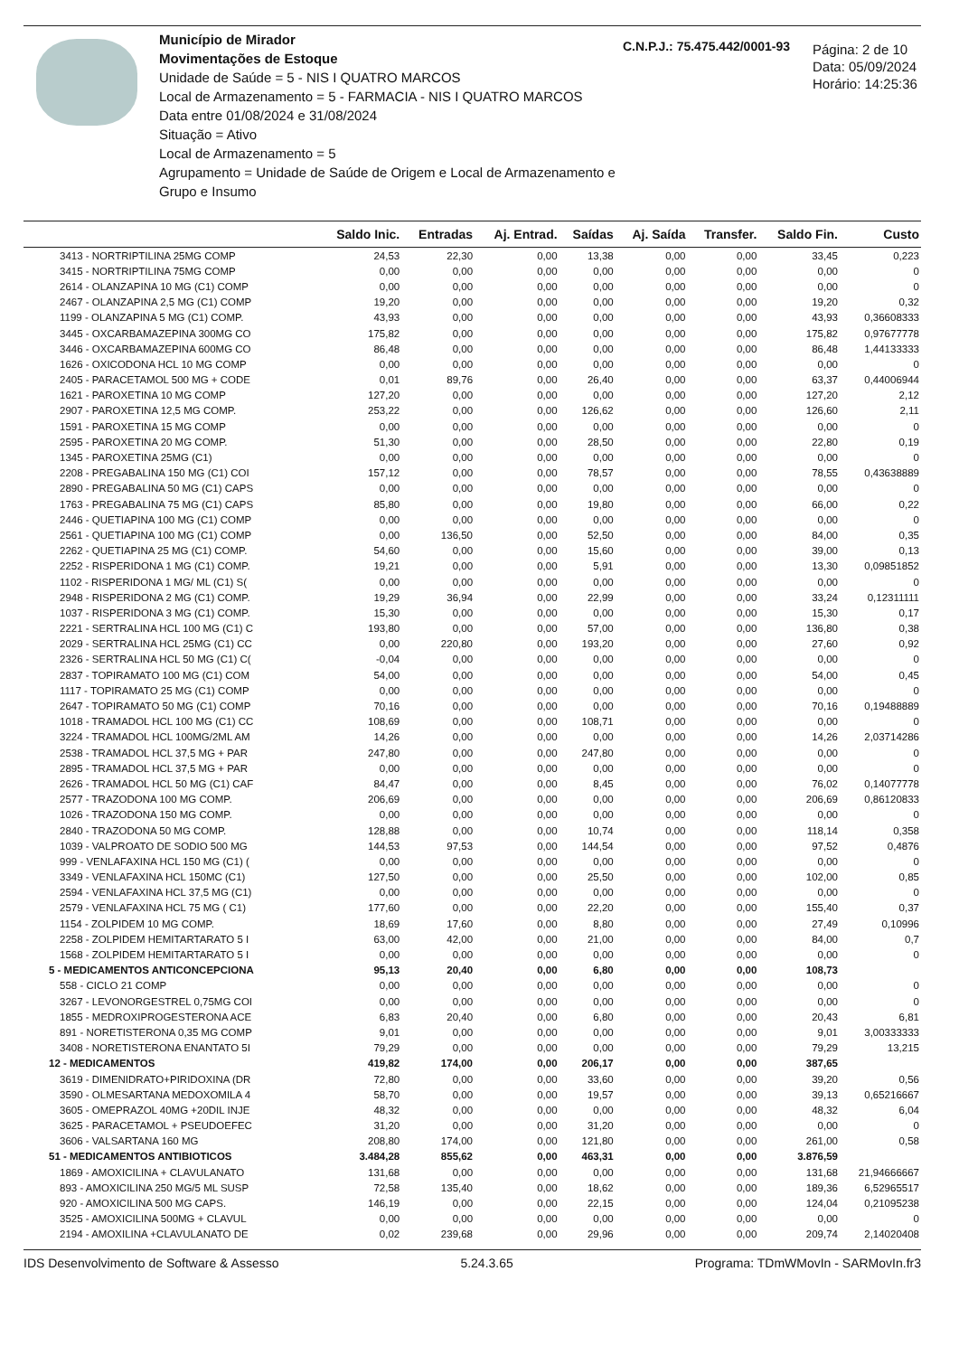Município de Mirador
Movimentações de Estoque
Unidade de Saúde = 5 - NIS I QUATRO MARCOS
Local de Armazenamento = 5 - FARMACIA - NIS I QUATRO MARCOS
Data entre 01/08/2024 e 31/08/2024
Situação = Ativo
Local de Armazenamento = 5
Agrupamento = Unidade de Saúde de Origem e Local de Armazenamento e Grupo e Insumo
C.N.P.J.: 75.475.442/0001-93
Página: 2 de 10
Data: 05/09/2024
Horário: 14:25:36
| | Saldo Inic. | Entradas | Aj. Entrad. | Saídas | Aj. Saída | Transfer. | Saldo Fin. | Custo |
| --- | --- | --- | --- | --- | --- | --- | --- | --- |
| 3413 - NORTRIPTILINA 25MG COMP | 24,53 | 22,30 | 0,00 | 13,38 | 0,00 | 0,00 | 33,45 | 0,223 |
| 3415 - NORTRIPTILINA 75MG COMP | 0,00 | 0,00 | 0,00 | 0,00 | 0,00 | 0,00 | 0,00 | 0 |
| 2614 - OLANZAPINA 10 MG (C1) COMP | 0,00 | 0,00 | 0,00 | 0,00 | 0,00 | 0,00 | 0,00 | 0 |
| 2467 - OLANZAPINA 2,5 MG (C1) COMP | 19,20 | 0,00 | 0,00 | 0,00 | 0,00 | 0,00 | 19,20 | 0,32 |
| 1199 - OLANZAPINA 5 MG (C1) COMP. | 43,93 | 0,00 | 0,00 | 0,00 | 0,00 | 0,00 | 43,93 | 0,36608333 |
| 3445 - OXCARBAMAZEPINA 300MG CO | 175,82 | 0,00 | 0,00 | 0,00 | 0,00 | 0,00 | 175,82 | 0,97677778 |
| 3446 - OXCARBAMAZEPINA 600MG CO | 86,48 | 0,00 | 0,00 | 0,00 | 0,00 | 0,00 | 86,48 | 1,44133333 |
| 1626 - OXICODONA HCL 10 MG COMP | 0,00 | 0,00 | 0,00 | 0,00 | 0,00 | 0,00 | 0,00 | 0 |
| 2405 - PARACETAMOL 500 MG + CODE | 0,01 | 89,76 | 0,00 | 26,40 | 0,00 | 0,00 | 63,37 | 0,44006944 |
| 1621 - PAROXETINA 10 MG COMP | 127,20 | 0,00 | 0,00 | 0,00 | 0,00 | 0,00 | 127,20 | 2,12 |
| 2907 - PAROXETINA 12,5 MG COMP. | 253,22 | 0,00 | 0,00 | 126,62 | 0,00 | 0,00 | 126,60 | 2,11 |
| 1591 - PAROXETINA 15 MG COMP | 0,00 | 0,00 | 0,00 | 0,00 | 0,00 | 0,00 | 0,00 | 0 |
| 2595 - PAROXETINA 20 MG COMP. | 51,30 | 0,00 | 0,00 | 28,50 | 0,00 | 0,00 | 22,80 | 0,19 |
| 1345 - PAROXETINA 25MG (C1) | 0,00 | 0,00 | 0,00 | 0,00 | 0,00 | 0,00 | 0,00 | 0 |
| 2208 - PREGABALINA 150 MG (C1) COI | 157,12 | 0,00 | 0,00 | 78,57 | 0,00 | 0,00 | 78,55 | 0,43638889 |
| 2890 - PREGABALINA 50 MG (C1) CAPS | 0,00 | 0,00 | 0,00 | 0,00 | 0,00 | 0,00 | 0,00 | 0 |
| 1763 - PREGABALINA 75 MG (C1) CAPS | 85,80 | 0,00 | 0,00 | 19,80 | 0,00 | 0,00 | 66,00 | 0,22 |
| 2446 - QUETIAPINA 100 MG (C1) COMP | 0,00 | 0,00 | 0,00 | 0,00 | 0,00 | 0,00 | 0,00 | 0 |
| 2561 - QUETIAPINA 100 MG (C1) COMP | 0,00 | 136,50 | 0,00 | 52,50 | 0,00 | 0,00 | 84,00 | 0,35 |
| 2262 - QUETIAPINA 25 MG (C1) COMP. | 54,60 | 0,00 | 0,00 | 15,60 | 0,00 | 0,00 | 39,00 | 0,13 |
| 2252 - RISPERIDONA 1 MG (C1) COMP. | 19,21 | 0,00 | 0,00 | 5,91 | 0,00 | 0,00 | 13,30 | 0,09851852 |
| 1102 - RISPERIDONA 1 MG/ ML (C1) S( | 0,00 | 0,00 | 0,00 | 0,00 | 0,00 | 0,00 | 0,00 | 0 |
| 2948 - RISPERIDONA 2 MG (C1) COMP. | 19,29 | 36,94 | 0,00 | 22,99 | 0,00 | 0,00 | 33,24 | 0,12311111 |
| 1037 - RISPERIDONA 3 MG (C1) COMP. | 15,30 | 0,00 | 0,00 | 0,00 | 0,00 | 0,00 | 15,30 | 0,17 |
| 2221 - SERTRALINA HCL 100 MG (C1) C | 193,80 | 0,00 | 0,00 | 57,00 | 0,00 | 0,00 | 136,80 | 0,38 |
| 2029 - SERTRALINA HCL 25MG (C1) CC | 0,00 | 220,80 | 0,00 | 193,20 | 0,00 | 0,00 | 27,60 | 0,92 |
| 2326 - SERTRALINA HCL 50 MG (C1) C( | -0,04 | 0,00 | 0,00 | 0,00 | 0,00 | 0,00 | 0,00 | 0 |
| 2837 - TOPIRAMATO 100 MG (C1) COM | 54,00 | 0,00 | 0,00 | 0,00 | 0,00 | 0,00 | 54,00 | 0,45 |
| 1117 - TOPIRAMATO 25 MG (C1) COMP | 0,00 | 0,00 | 0,00 | 0,00 | 0,00 | 0,00 | 0,00 | 0 |
| 2647 - TOPIRAMATO 50 MG (C1) COMP | 70,16 | 0,00 | 0,00 | 0,00 | 0,00 | 0,00 | 70,16 | 0,19488889 |
| 1018 - TRAMADOL HCL 100 MG (C1) CC | 108,69 | 0,00 | 0,00 | 108,71 | 0,00 | 0,00 | 0,00 | 0 |
| 3224 - TRAMADOL HCL 100MG/2ML AM | 14,26 | 0,00 | 0,00 | 0,00 | 0,00 | 0,00 | 14,26 | 2,03714286 |
| 2538 - TRAMADOL HCL 37,5 MG + PAR | 247,80 | 0,00 | 0,00 | 247,80 | 0,00 | 0,00 | 0,00 | 0 |
| 2895 - TRAMADOL HCL 37,5 MG + PAR | 0,00 | 0,00 | 0,00 | 0,00 | 0,00 | 0,00 | 0,00 | 0 |
| 2626 - TRAMADOL HCL 50 MG (C1) CAF | 84,47 | 0,00 | 0,00 | 8,45 | 0,00 | 0,00 | 76,02 | 0,14077778 |
| 2577 - TRAZODONA 100 MG COMP. | 206,69 | 0,00 | 0,00 | 0,00 | 0,00 | 0,00 | 206,69 | 0,86120833 |
| 1026 - TRAZODONA 150 MG COMP. | 0,00 | 0,00 | 0,00 | 0,00 | 0,00 | 0,00 | 0,00 | 0 |
| 2840 - TRAZODONA 50 MG COMP. | 128,88 | 0,00 | 0,00 | 10,74 | 0,00 | 0,00 | 118,14 | 0,358 |
| 1039 - VALPROATO DE SODIO 500 MG | 144,53 | 97,53 | 0,00 | 144,54 | 0,00 | 0,00 | 97,52 | 0,4876 |
| 999 - VENLAFAXINA HCL 150 MG (C1) ( | 0,00 | 0,00 | 0,00 | 0,00 | 0,00 | 0,00 | 0,00 | 0 |
| 3349 - VENLAFAXINA HCL 150MC (C1) | 127,50 | 0,00 | 0,00 | 25,50 | 0,00 | 0,00 | 102,00 | 0,85 |
| 2594 - VENLAFAXINA HCL 37,5 MG (C1) | 0,00 | 0,00 | 0,00 | 0,00 | 0,00 | 0,00 | 0,00 | 0 |
| 2579 - VENLAFAXINA HCL 75 MG ( C1) | 177,60 | 0,00 | 0,00 | 22,20 | 0,00 | 0,00 | 155,40 | 0,37 |
| 1154 - ZOLPIDEM 10 MG COMP. | 18,69 | 17,60 | 0,00 | 8,80 | 0,00 | 0,00 | 27,49 | 0,10996 |
| 2258 - ZOLPIDEM HEMITARTARATO 5 I | 63,00 | 42,00 | 0,00 | 21,00 | 0,00 | 0,00 | 84,00 | 0,7 |
| 1568 - ZOLPIDEM HEMITARTARATO 5 I | 0,00 | 0,00 | 0,00 | 0,00 | 0,00 | 0,00 | 0,00 | 0 |
| 5 - MEDICAMENTOS ANTICONCEPCIONA | 95,13 | 20,40 | 0,00 | 6,80 | 0,00 | 0,00 | 108,73 | |
| 558 - CICLO 21 COMP | 0,00 | 0,00 | 0,00 | 0,00 | 0,00 | 0,00 | 0,00 | 0 |
| 3267 - LEVONORGESTREL 0,75MG COI | 0,00 | 0,00 | 0,00 | 0,00 | 0,00 | 0,00 | 0,00 | 0 |
| 1855 - MEDROXIPROGESTERONA ACE | 6,83 | 20,40 | 0,00 | 6,80 | 0,00 | 0,00 | 20,43 | 6,81 |
| 891 - NORETISTERONA 0,35 MG COMP | 9,01 | 0,00 | 0,00 | 0,00 | 0,00 | 0,00 | 9,01 | 3,00333333 |
| 3408 - NORETISTERONA ENANTATO 5I | 79,29 | 0,00 | 0,00 | 0,00 | 0,00 | 0,00 | 79,29 | 13,215 |
| 12 - MEDICAMENTOS | 419,82 | 174,00 | 0,00 | 206,17 | 0,00 | 0,00 | 387,65 | |
| 3619 - DIMENIDRATO+PIRIDOXINA (DR | 72,80 | 0,00 | 0,00 | 33,60 | 0,00 | 0,00 | 39,20 | 0,56 |
| 3590 - OLMESARTANA MEDOXOMILA 4 | 58,70 | 0,00 | 0,00 | 19,57 | 0,00 | 0,00 | 39,13 | 0,65216667 |
| 3605 - OMEPRAZOL 40MG +20DIL INJE | 48,32 | 0,00 | 0,00 | 0,00 | 0,00 | 0,00 | 48,32 | 6,04 |
| 3625 - PARACETAMOL + PSEUDOEFEC | 31,20 | 0,00 | 0,00 | 31,20 | 0,00 | 0,00 | 0,00 | 0 |
| 3606 - VALSARTANA 160 MG | 208,80 | 174,00 | 0,00 | 121,80 | 0,00 | 0,00 | 261,00 | 0,58 |
| 51 - MEDICAMENTOS ANTIBIOTICOS | 3.484,28 | 855,62 | 0,00 | 463,31 | 0,00 | 0,00 | 3.876,59 | |
| 1869 - AMOXICILINA + CLAVULANATO | 131,68 | 0,00 | 0,00 | 0,00 | 0,00 | 0,00 | 131,68 | 21,94666667 |
| 893 - AMOXICILINA 250 MG/5 ML SUSP | 72,58 | 135,40 | 0,00 | 18,62 | 0,00 | 0,00 | 189,36 | 6,52965517 |
| 920 - AMOXICILINA 500 MG CAPS. | 146,19 | 0,00 | 0,00 | 22,15 | 0,00 | 0,00 | 124,04 | 0,21095238 |
| 3525 - AMOXICILINA 500MG + CLAVUL | 0,00 | 0,00 | 0,00 | 0,00 | 0,00 | 0,00 | 0,00 | 0 |
| 2194 - AMOXILINA +CLAVULANATO DE | 0,02 | 239,68 | 0,00 | 29,96 | 0,00 | 0,00 | 209,74 | 2,14020408 |
IDS Desenvolvimento de Software & Assesso 5.24.3.65 Programa: TDmWMovIn - SARMovIn.fr3